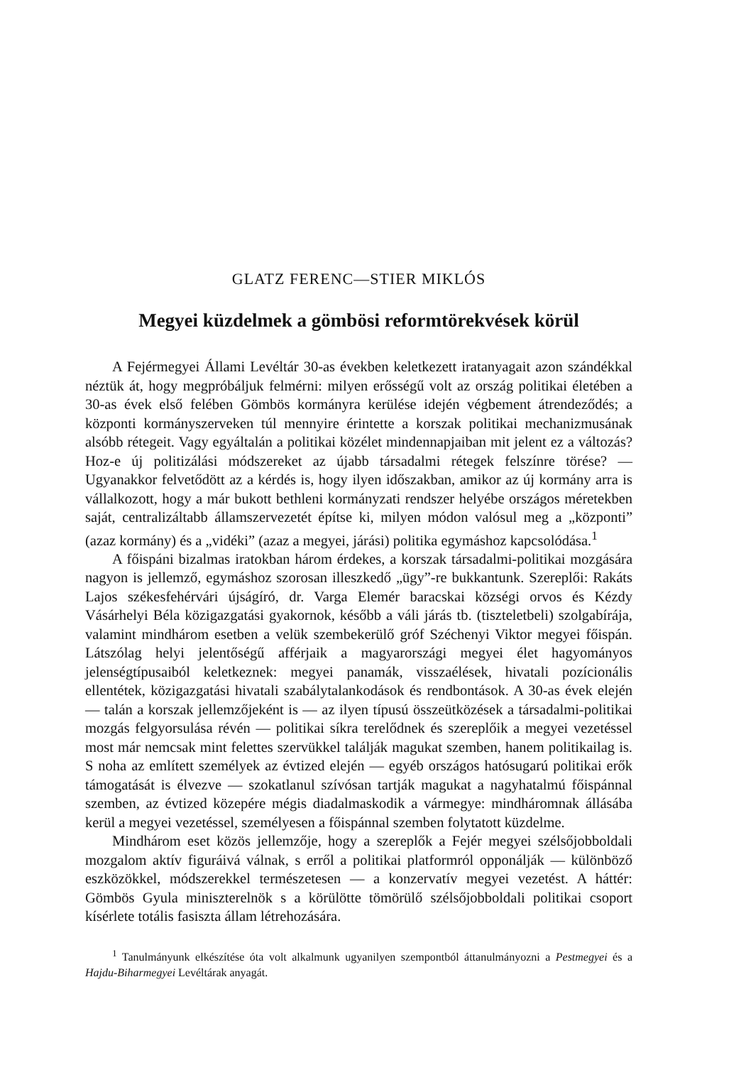GLATZ FERENC—STIER MIKLÓS
Megyei küzdelmek a gömbösi reformtörekvések körül
A Fejérmegyei Állami Levéltár 30-as években keletkezett iratanyagait azon szándékkal néztük át, hogy megpróbáljuk felmérni: milyen erősségű volt az ország politikai életében a 30-as évek első felében Gömbös kormányra kerülése idején végbement átrendeződés; a központi kormányszerveken túl mennyire érintette a korszak politikai mechanizmusának alsóbb rétegeit. Vagy egyáltalán a politikai közélet mindennapjaiban mit jelent ez a változás? Hoz-e új politizálási módszereket az újabb társadalmi rétegek felszínre törése? — Ugyanakkor felvetődött az a kérdés is, hogy ilyen időszakban, amikor az új kormány arra is vállalkozott, hogy a már bukott bethleni kormányzati rendszer helyébe országos méretekben saját, centralizáltabb államszervezetét építse ki, milyen módon valósul meg a „központi” (azaz kormány) és a „vidéki” (azaz a megyei, járási) politika egymáshoz kapcsolódása.<sup>1</sup>
A főispáni bizalmas iratokban három érdekes, a korszak társadalmi-politikai mozgására nagyon is jellemző, egymáshoz szorosan illeszkedő „ügy”-re bukkantunk. Szereplői: Rakáts Lajos székesfehérvári újságíró, dr. Varga Elemér baracskai községi orvos és Kézdy Vásárhelyi Béla közigazgatási gyakornok, később a váli járás tb. (tiszteletbeli) szolgabírája, valamint mindhárom esetben a velük szembekerülő gróf Széchenyi Viktor megyei főispán. Látszólag helyi jelentőségű afférjaik a magyarországi megyei élet hagyományos jelenségtípusaiból keletkeznek: megyei panamák, visszaélések, hivatali pozícionális ellentétek, közigazgatási hivatali szabálytalankodások és rendbontások. A 30-as évek elején — talán a korszak jellemzőjeként is — az ilyen típusú összeütközések a társadalmi-politikai mozgás felgyorsulása révén — politikai síkra terelődnek és szereplőik a megyei vezetéssel most már nemcsak mint felettes szervükkel találják magukat szemben, hanem politikailag is. S noha az említett személyek az évtized elején — egyéb országos hatósugarú politikai erők támogatását is élvezve — szokatlanul szívósan tartják magukat a nagyhatalmú főispánnal szemben, az évtized közepére mégis diadalmaskodik a vármegye: mindhárom­nak állásába kerül a megyei vezetéssel, személyesen a főispánnal szemben folytatott küzdelme.
Mindhárom eset közös jellemzője, hogy a szereplők a Fejér megyei szélsőjobboldali mozgalom aktív figuráivá válnak, s erről a politikai platformról opponálják — különböző eszközökkel, módszerekkel természetesen — a konzervatív megyei vezetést. A háttér: Gömbös Gyula miniszterelnök s a körülötte tömörülő szélsőjobboldali politikai csoport kísérlete totális fasiszta állam létrehozására.
<sup>1</sup> Tanulmányunk elkészítése óta volt alkalmunk ugyanilyen szempontból áttanulmányozni a Pestmegyei és a Hajdu-Biharmegyei Levéltárak anyagát.